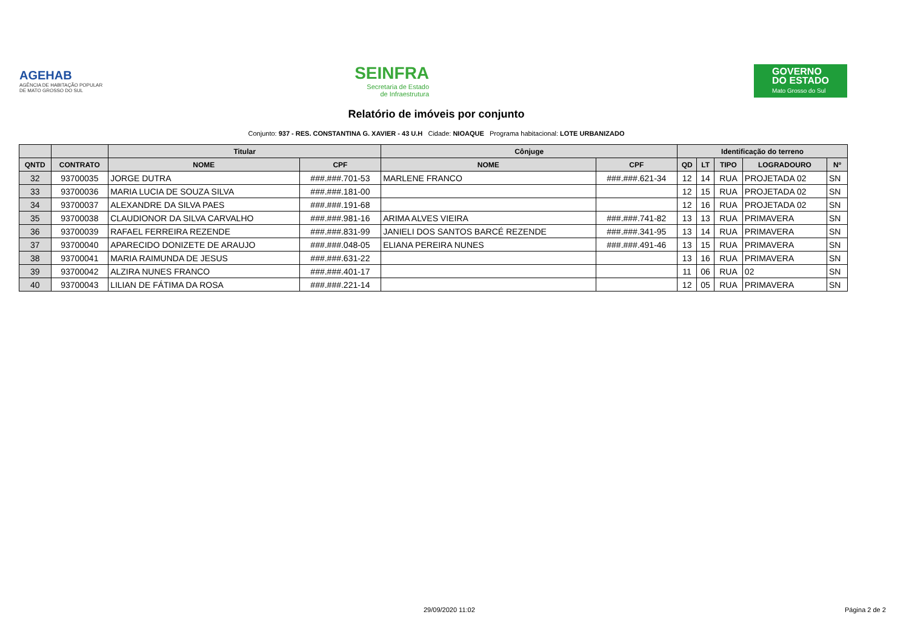AGEHAB
AGÊNCIA DE HABITAÇÃO POPULAR
DE MATO GROSSO DO SUL
SEINFRA
Secretaria de Estado
de Infraestrutura
GOVERNO
DO ESTADO
Mato Grosso do Sul
Relatório de imóveis por conjunto
Conjunto: 937 - RES. CONSTANTINA G. XAVIER - 43 U.H Cidade: NIOAQUE Programa habitacional: LOTE URBANIZADO
| | | Titular | | Cônjuge | | Identificação do terreno | | | | |
| --- | --- | --- | --- | --- | --- | --- | --- | --- | --- | --- |
| QNTD | CONTRATO | NOME | CPF | NOME | CPF | QD | LT | TIPO | LOGRADOURO | Nº |
| 32 | 93700035 | JORGE DUTRA | ###.###.701-53 | MARLENE FRANCO | ###.###.621-34 | 12 | 14 | RUA | PROJETADA 02 | SN |
| 33 | 93700036 | MARIA LUCIA DE SOUZA SILVA | ###.###.181-00 | | | 12 | 15 | RUA | PROJETADA 02 | SN |
| 34 | 93700037 | ALEXANDRE DA SILVA PAES | ###.###.191-68 | | | 12 | 16 | RUA | PROJETADA 02 | SN |
| 35 | 93700038 | CLAUDIONOR DA SILVA CARVALHO | ###.###.981-16 | ARIMA ALVES VIEIRA | ###.###.741-82 | 13 | 13 | RUA | PRIMAVERA | SN |
| 36 | 93700039 | RAFAEL FERREIRA REZENDE | ###.###.831-99 | JANIELI DOS SANTOS BARCÉ REZENDE | ###.###.341-95 | 13 | 14 | RUA | PRIMAVERA | SN |
| 37 | 93700040 | APARECIDO DONIZETE DE ARAUJO | ###.###.048-05 | ELIANA PEREIRA NUNES | ###.###.491-46 | 13 | 15 | RUA | PRIMAVERA | SN |
| 38 | 93700041 | MARIA RAIMUNDA DE JESUS | ###.###.631-22 | | | 13 | 16 | RUA | PRIMAVERA | SN |
| 39 | 93700042 | ALZIRA NUNES FRANCO | ###.###.401-17 | | | 11 | 06 | RUA | 02 | SN |
| 40 | 93700043 | LILIAN DE FÁTIMA DA ROSA | ###.###.221-14 | | | 12 | 05 | RUA | PRIMAVERA | SN |
29/09/2020 11:02 Página 2 de 2